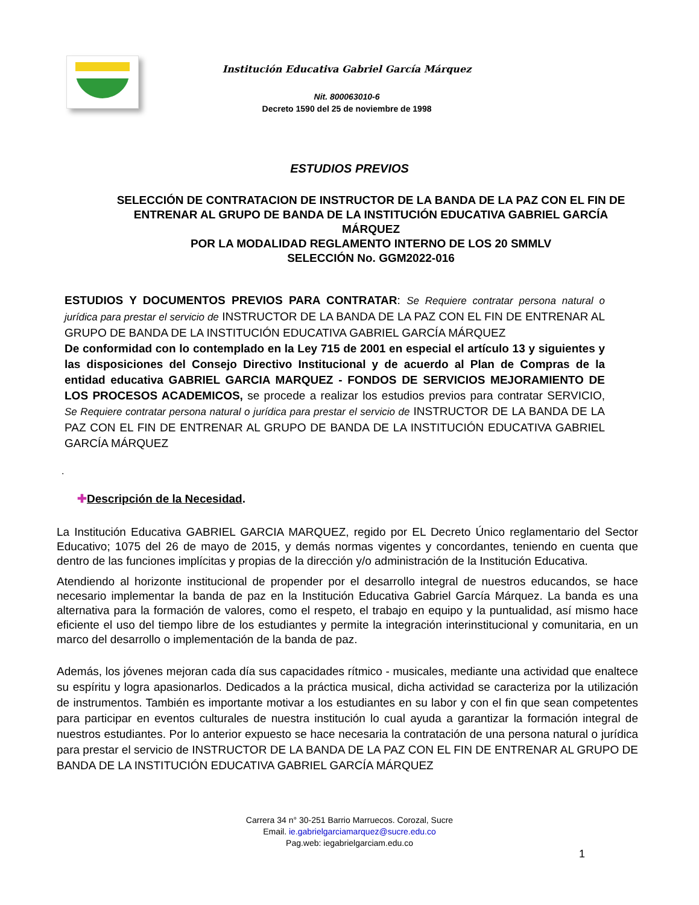Institución Educativa Gabriel García Márquez
Nit. 800063010-6
Decreto 1590 del 25 de noviembre de 1998
ESTUDIOS PREVIOS
SELECCIÓN DE CONTRATACION DE INSTRUCTOR DE LA BANDA DE LA PAZ CON EL FIN DE ENTRENAR AL GRUPO DE BANDA DE LA INSTITUCIÓN EDUCATIVA GABRIEL GARCÍA MÁRQUEZ
POR LA MODALIDAD REGLAMENTO INTERNO DE LOS 20 SMMLV
SELECCIÓN No. GGM2022-016
ESTUDIOS Y DOCUMENTOS PREVIOS PARA CONTRATAR: Se Requiere contratar persona natural o jurídica para prestar el servicio de INSTRUCTOR DE LA BANDA DE LA PAZ CON EL FIN DE ENTRENAR AL GRUPO DE BANDA DE LA INSTITUCIÓN EDUCATIVA GABRIEL GARCÍA MÁRQUEZ
De conformidad con lo contemplado en la Ley 715 de 2001 en especial el artículo 13 y siguientes y las disposiciones del Consejo Directivo Institucional y de acuerdo al Plan de Compras de la entidad educativa GABRIEL GARCIA MARQUEZ - FONDOS DE SERVICIOS MEJORAMIENTO DE LOS PROCESOS ACADEMICOS, se procede a realizar los estudios previos para contratar SERVICIO, Se Requiere contratar persona natural o jurídica para prestar el servicio de INSTRUCTOR DE LA BANDA DE LA PAZ CON EL FIN DE ENTRENAR AL GRUPO DE BANDA DE LA INSTITUCIÓN EDUCATIVA GABRIEL GARCÍA MÁRQUEZ
.
✚Descripción de la Necesidad.
La Institución Educativa GABRIEL GARCIA MARQUEZ, regido por EL Decreto Único reglamentario del Sector Educativo; 1075 del 26 de mayo de 2015, y demás normas vigentes y concordantes, teniendo en cuenta que dentro de las funciones implícitas y propias de la dirección y/o administración de la Institución Educativa.
Atendiendo al horizonte institucional de propender por el desarrollo integral de nuestros educandos, se hace necesario implementar la banda de paz en la Institución Educativa Gabriel García Márquez. La banda es una alternativa para la formación de valores, como el respeto, el trabajo en equipo y la puntualidad, así mismo hace eficiente el uso del tiempo libre de los estudiantes y permite la integración interinstitucional y comunitaria, en un marco del desarrollo o implementación de la banda de paz.
Además, los jóvenes mejoran cada día sus capacidades rítmico - musicales, mediante una actividad que enaltece su espíritu y logra apasionarlos. Dedicados a la práctica musical, dicha actividad se caracteriza por la utilización de instrumentos. También es importante motivar a los estudiantes en su labor y con el fin que sean competentes para participar en eventos culturales de nuestra institución lo cual ayuda a garantizar la formación integral de nuestros estudiantes. Por lo anterior expuesto se hace necesaria la contratación de una persona natural o jurídica para prestar el servicio de INSTRUCTOR DE LA BANDA DE LA PAZ CON EL FIN DE ENTRENAR AL GRUPO DE BANDA DE LA INSTITUCIÓN EDUCATIVA GABRIEL GARCÍA MÁRQUEZ
Carrera 34 n° 30-251 Barrio Marruecos. Corozal, Sucre
Email. ie.gabrielgarciamarquez@sucre.edu.co
Pag.web: iegabrielgarciam.edu.co
1